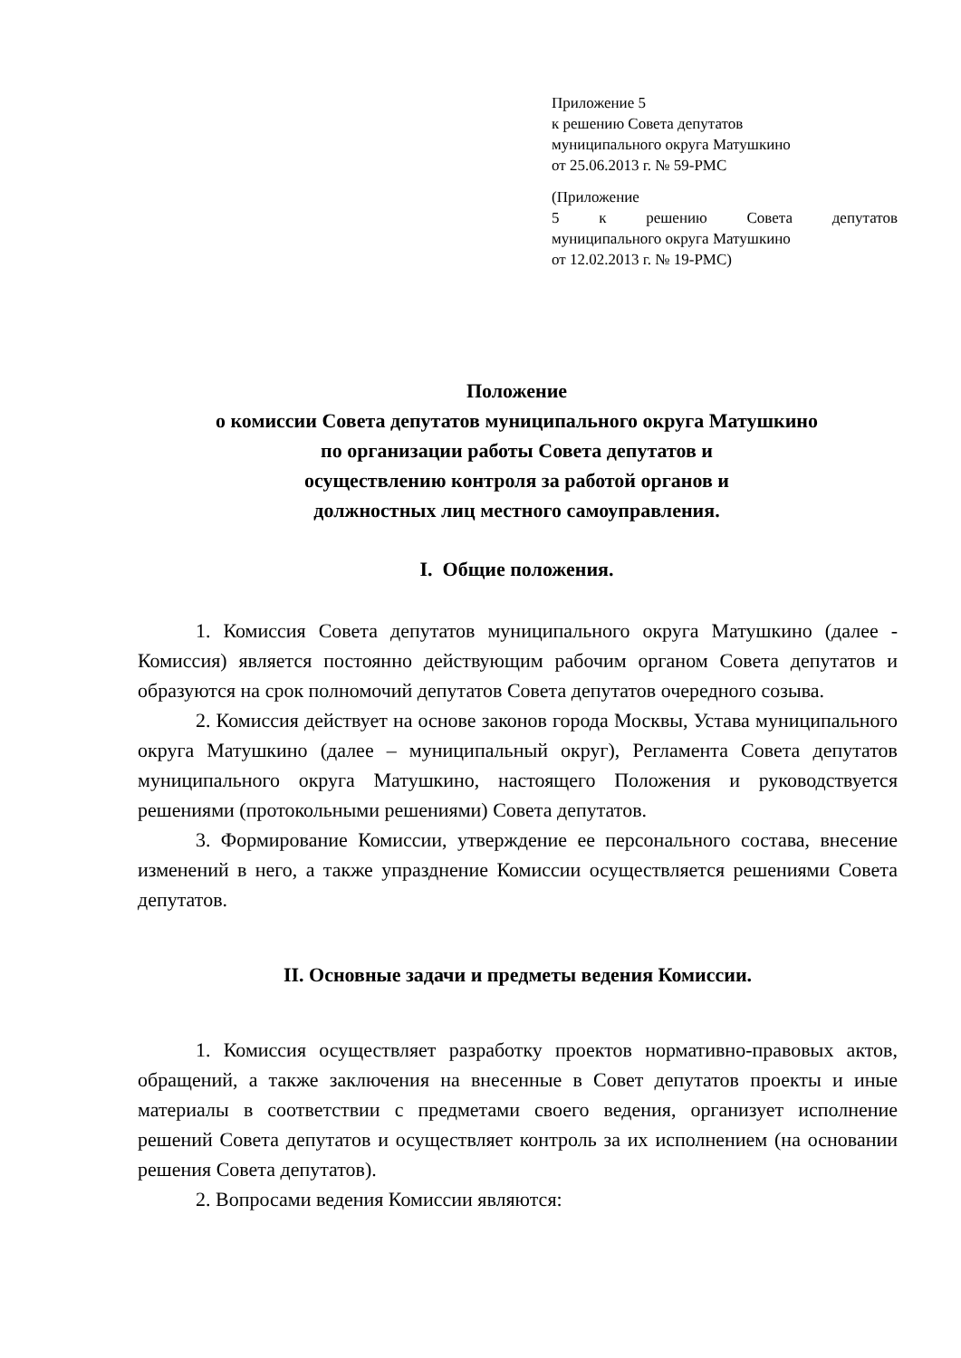Приложение 5
к решению Совета депутатов
муниципального округа Матушкино
от 25.06.2013 г. № 59-РМС
(Приложение
5 к решению Совета депутатов
муниципального округа Матушкино
от 12.02.2013 г. № 19-РМС)
Положение
о комиссии Совета депутатов муниципального округа Матушкино
по организации работы Совета депутатов и
осуществлению контроля за работой органов и
должностных лиц местного самоуправления.
I. Общие положения.
1. Комиссия Совета депутатов муниципального округа Матушкино (далее - Комиссия) является постоянно действующим рабочим органом Совета депутатов и образуются на срок полномочий депутатов Совета депутатов очередного созыва.
2. Комиссия действует на основе законов города Москвы, Устава муниципального округа Матушкино (далее – муниципальный округ), Регламента Совета депутатов муниципального округа Матушкино, настоящего Положения и руководствуется решениями (протокольными решениями) Совета депутатов.
3. Формирование Комиссии, утверждение ее персонального состава, внесение изменений в него, а также упразднение Комиссии осуществляется решениями Совета депутатов.
II. Основные задачи и предметы ведения Комиссии.
1. Комиссия осуществляет разработку проектов нормативно-правовых актов, обращений, а также заключения на внесенные в Совет депутатов проекты и иные материалы в соответствии с предметами своего ведения, организует исполнение решений Совета депутатов и осуществляет контроль за их исполнением (на основании решения Совета депутатов).
2. Вопросами ведения Комиссии являются: